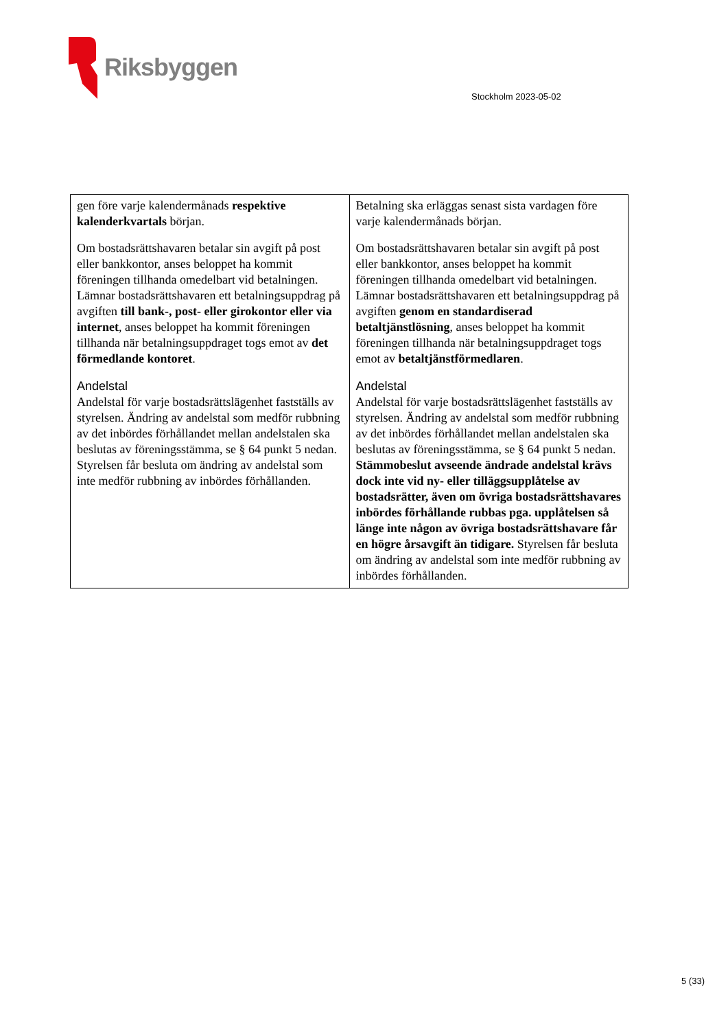Riksbyggen
Stockholm 2023-05-02
| gen före varje kalendermånads respektive kalenderkvartals början. Om bostadsrättshavaren betalar sin avgift på post eller bankkontor, anses beloppet ha kommit föreningen tillhanda omedelbart vid betalningen. Lämnar bostadsrättshavaren ett betalningsuppdrag på avgiften till bank-, post- eller girokontor eller via internet , anses beloppet ha kommit föreningen tillhanda när betalningsuppdraget togs emot av det förmedlande kontoret . Andelstal Andelstal för varje bostadsrättslägenhet fastställs av styrelsen. Ändring av andelstal som medför rubbning av det inbördes förhållandet mellan andelstalen ska beslutas av föreningsstämma, se § 64 punkt 5 nedan. Styrelsen får besluta om ändring av andelstal som inte medför rubbning av inbördes förhållanden. | Betalning ska erläggas senast sista vardagen före varje kalendermånads början. Om bostadsrättshavaren betalar sin avgift på post eller bankkontor, anses beloppet ha kommit föreningen tillhanda omedelbart vid betalningen. Lämnar bostadsrättshavaren ett betalningsuppdrag på avgiften genom en standardiserad betaltjänstlösning , anses beloppet ha kommit föreningen tillhanda när betalningsuppdraget togs emot av betaltjänstförmedlaren . Andelstal Andelstal för varje bostadsrättslägenhet fastställs av styrelsen. Ändring av andelstal som medför rubbning av det inbördes förhållandet mellan andelstalen ska beslutas av föreningsstämma, se § 64 punkt 5 nedan. Stämmobeslut avseende ändrade andelstal krävs dock inte vid ny- eller tilläggsupplåtelse av bostadsrätter, även om övriga bostadsrättshavares inbördes förhållande rubbas pga. upplåtelsen så länge inte någon av övriga bostadsrättshavare får en högre årsavgift än tidigare. Styrelsen får besluta om ändring av andelstal som inte medför rubbning av inbördes förhållanden. |
5 (33)